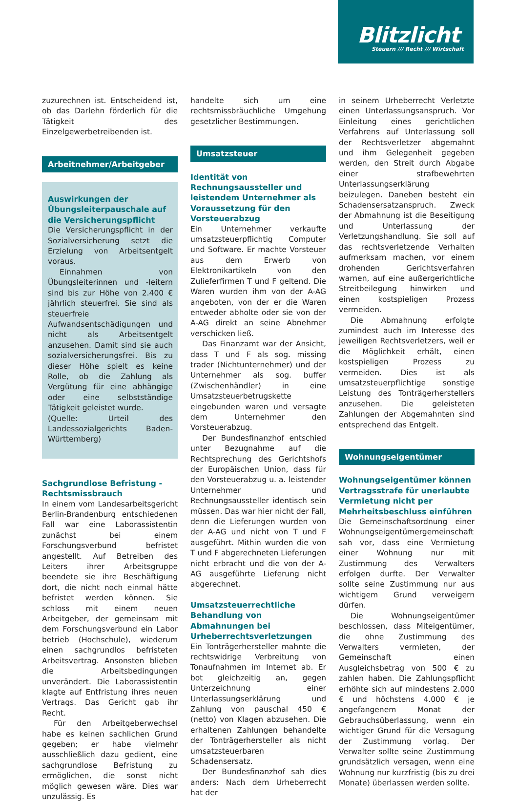Blitzlicht
Steuern /// Recht /// Wirtschaft
zuzurechnen ist. Entscheidend ist, ob das Darlehn förderlich für die Tätigkeit des Einzelgewerbetreibenden ist.
Arbeitnehmer/Arbeitgeber
Auswirkungen der Übungsleiterpauschale auf die Versicherungspflicht
Die Versicherungspflicht in der Sozialversicherung setzt die Erzielung von Arbeitsentgelt voraus.
Einnahmen von Übungsleiterinnen und -leitern sind bis zur Höhe von 2.400 € jährlich steuerfrei. Sie sind als steuerfreie Aufwandsentschädigungen und nicht als Arbeitsentgelt anzusehen. Damit sind sie auch sozialversicherungsfrei. Bis zu dieser Höhe spielt es keine Rolle, ob die Zahlung als Vergütung für eine abhängige oder eine selbstständige Tätigkeit geleistet wurde.
(Quelle: Urteil des Landessozialgerichts Baden-Württemberg)
Sachgrundlose Befristung - Rechtsmissbrauch
In einem vom Landesarbeitsgericht Berlin-Brandenburg entschiedenen Fall war eine Laborassistentin zunächst bei einem Forschungsverbund befristet angestellt. Auf Betreiben des Leiters ihrer Arbeitsgruppe beendete sie ihre Beschäftigung dort, die nicht noch einmal hätte befristet werden können. Sie schloss mit einem neuen Arbeitgeber, der gemeinsam mit dem Forschungsverbund ein Labor betrieb (Hochschule), wiederum einen sachgrundlos befristeten Arbeitsvertrag. Ansonsten blieben die Arbeitsbedingungen unverändert. Die Laborassistentin klagte auf Entfristung ihres neuen Vertrags. Das Gericht gab ihr Recht.
Für den Arbeitgeberwechsel habe es keinen sachlichen Grund gegeben; er habe vielmehr ausschließlich dazu gedient, eine sachgrundlose Befristung zu ermöglichen, die sonst nicht möglich gewesen wäre. Dies war unzulässig. Es
handelte sich um eine rechtsmissbräuchliche Umgehung gesetzlicher Bestimmungen.
Umsatzsteuer
Identität von Rechnungsaussteller und leistendem Unternehmer als Voraussetzung für den Vorsteuerabzug
Ein Unternehmer verkaufte umsatzsteuerpflichtig Computer und Software. Er machte Vorsteuer aus dem Erwerb von Elektronikartikeln von den Zulieferfirmen T und F geltend. Die Waren wurden ihm von der A-AG angeboten, von der er die Waren entweder abholte oder sie von der A-AG direkt an seine Abnehmer verschicken ließ.
Das Finanzamt war der Ansicht, dass T und F als sog. missing trader (Nichtunternehmer) und der Unternehmer als sog. buffer (Zwischenhändler) in eine Umsatzsteuerbetrugskette eingebunden waren und versagte dem Unternehmer den Vorsteuerabzug.
Der Bundesfinanzhof entschied unter Bezugnahme auf die Rechtsprechung des Gerichtshofs der Europäischen Union, dass für den Vorsteuerabzug u. a. leistender Unternehmer und Rechnungsaussteller identisch sein müssen. Das war hier nicht der Fall, denn die Lieferungen wurden von der A-AG und nicht von T und F ausgeführt. Mithin wurden die von T und F abgerechneten Lieferungen nicht erbracht und die von der A-AG ausgeführte Lieferung nicht abgerechnet.
Umsatzsteuerrechtliche Behandlung von Abmahnungen bei Urheberrechtsverletzungen
Ein Tonträgerhersteller mahnte die rechtswidrige Verbreitung von Tonaufnahmen im Internet ab. Er bot gleichzeitig an, gegen Unterzeichnung einer Unterlassungserklärung und Zahlung von pauschal 450 € (netto) von Klagen abzusehen. Die erhaltenen Zahlungen behandelte der Tonträgerhersteller als nicht umsatzsteuerbaren Schadensersatz.
Der Bundesfinanzhof sah dies anders: Nach dem Urheberrecht hat der
in seinem Urheberrecht Verletzte einen Unterlassungsanspruch. Vor Einleitung eines gerichtlichen Verfahrens auf Unterlassung soll der Rechtsverletzer abgemahnt und ihm Gelegenheit gegeben werden, den Streit durch Abgabe einer strafbewehrten Unterlassungserklärung beizulegen. Daneben besteht ein Schadensersatzanspruch. Zweck der Abmahnung ist die Beseitigung und Unterlassung der Verletzungshandlung. Sie soll auf das rechtsverletzende Verhalten aufmerksam machen, vor einem drohenden Gerichtsverfahren warnen, auf eine außergerichtliche Streitbeilegung hinwirken und einen kostspieligen Prozess vermeiden.
Die Abmahnung erfolgte zumindest auch im Interesse des jeweiligen Rechtsverletzers, weil er die Möglichkeit erhält, einen kostspieligen Prozess zu vermeiden. Dies ist als umsatzsteuerpflichtige sonstige Leistung des Tonträgerherstellers anzusehen. Die geleisteten Zahlungen der Abgemahnten sind entsprechend das Entgelt.
Wohnungseigentümer
Wohnungseigentümer können Vertragsstrafe für unerlaubte Vermietung nicht per Mehrheitsbeschluss einführen
Die Gemeinschaftsordnung einer Wohnungseigentümergemeinschaft sah vor, dass eine Vermietung einer Wohnung nur mit Zustimmung des Verwalters erfolgen durfte. Der Verwalter sollte seine Zustimmung nur aus wichtigem Grund verweigern dürfen.
Die Wohnungseigentümer beschlossen, dass Miteigentümer, die ohne Zustimmung des Verwalters vermieten, der Gemeinschaft einen Ausgleichsbetrag von 500 € zu zahlen haben. Die Zahlungspflicht erhöhte sich auf mindestens 2.000 € und höchstens 4.000 € je angefangenem Monat der Gebrauchsüberlassung, wenn ein wichtiger Grund für die Versagung der Zustimmung vorlag. Der Verwalter sollte seine Zustimmung grundsätzlich versagen, wenn eine Wohnung nur kurzfristig (bis zu drei Monate) überlassen werden sollte.